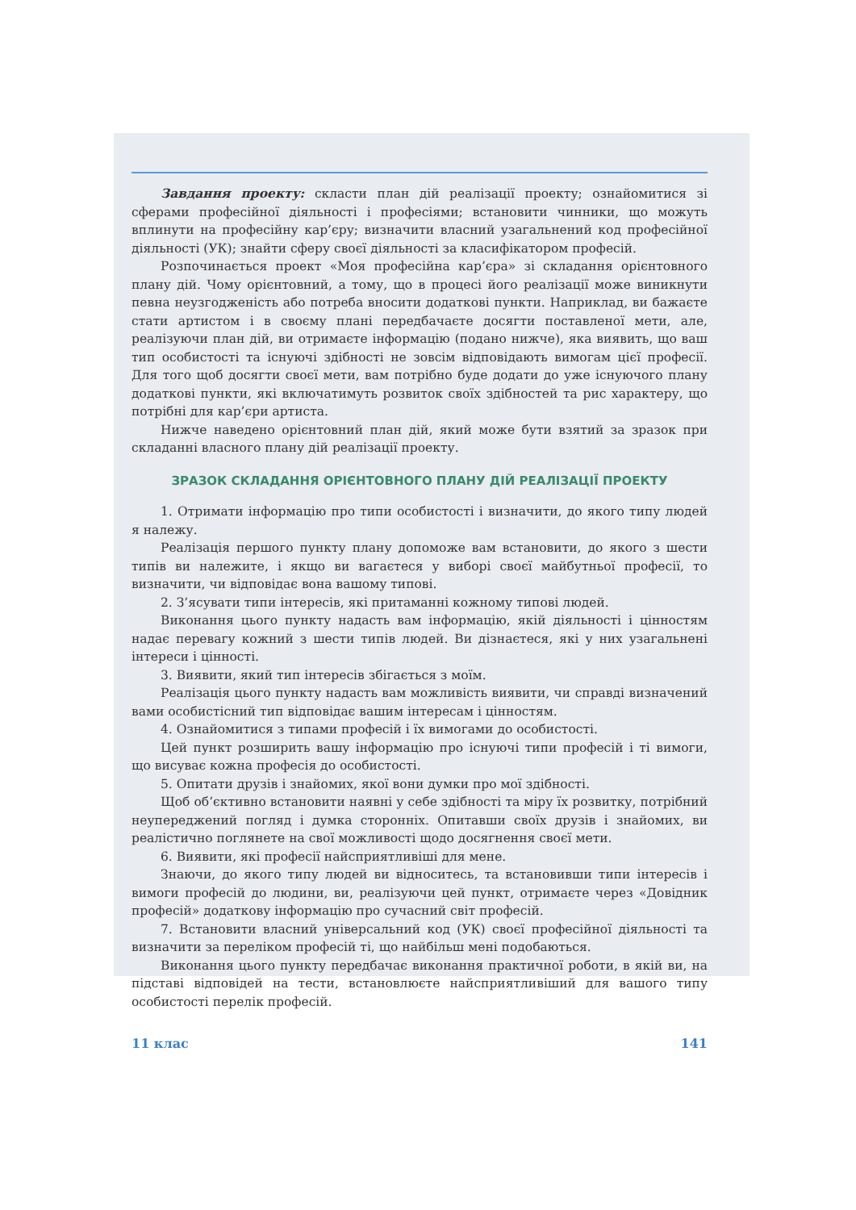Завдання проекту: скласти план дій реалізації проекту; ознайомитися зі сферами професійної діяльності і професіями; встановити чинники, що можуть вплинути на професійну кар’єру; визначити власний узагальнений код професійної діяльності (УК); знайти сферу своєї діяльності за класифікатором професій.
Розпочинається проект «Моя професійна кар’єра» зі складання орієнтовного плану дій. Чому орієнтовний, а тому, що в процесі його реалізації може виникнути певна неузгодженість або потреба вносити додаткові пункти. Наприклад, ви бажаєте стати артистом і в своєму плані передбачаєте досягти поставленої мети, але, реалізуючи план дій, ви отримаєте інформацію (подано нижче), яка виявить, що ваш тип особистості та існуючі здібності не зовсім відповідають вимогам цієї професії. Для того щоб досягти своєї мети, вам потрібно буде додати до уже існуючого плану додаткові пункти, які включатимуть розвиток своїх здібностей та рис характеру, що потрібні для кар’єри артиста.
Нижче наведено орієнтовний план дій, який може бути взятий за зразок при складанні власного плану дій реалізації проекту.
ЗРАЗОК СКЛАДАННЯ ОРІЄНТОВНОГО ПЛАНУ ДІЙ РЕАЛІЗАЦІЇ ПРОЕКТУ
1. Отримати інформацію про типи особистості і визначити, до якого типу людей я належу.
Реалізація першого пункту плану допоможе вам встановити, до якого з шести типів ви належите, і якщо ви вагаєтеся у виборі своєї майбутньої професії, то визначити, чи відповідає вона вашому типові.
2. З’ясувати типи інтересів, які притаманні кожному типові людей.
Виконання цього пункту надасть вам інформацію, якій діяльності і цінностям надає перевагу кожний з шести типів людей. Ви дізнаєтеся, які у них узагальнені інтереси і цінності.
3. Виявити, який тип інтересів збігається з моїм.
Реалізація цього пункту надасть вам можливість виявити, чи справді визначений вами особистісний тип відповідає вашим інтересам і цінностям.
4. Ознайомитися з типами професій і їх вимогами до особистості.
Цей пункт розширить вашу інформацію про існуючі типи професій і ті вимоги, що висуває кожна професія до особистості.
5. Опитати друзів і знайомих, якої вони думки про мої здібності.
Щоб об’єктивно встановити наявні у себе здібності та міру їх розвитку, потрібний неупереджений погляд і думка сторонніх. Опитавши своїх друзів і знайомих, ви реалістично поглянете на свої можливості щодо досягнення своєї мети.
6. Виявити, які професії найсприятливіші для мене.
Знаючи, до якого типу людей ви відноситесь, та встановивши типи інтересів і вимоги професій до людини, ви, реалізуючи цей пункт, отримаєте через «Довідник професій» додаткову інформацію про сучасний світ професій.
7. Встановити власний універсальний код (УК) своєї професійної діяльності та визначити за переліком професій ті, що найбільш мені подобаються.
Виконання цього пункту передбачає виконання практичної роботи, в якій ви, на підставі відповідей на тести, встановлюєте найсприятливіший для вашого типу особистості перелік професій.
11 клас 141